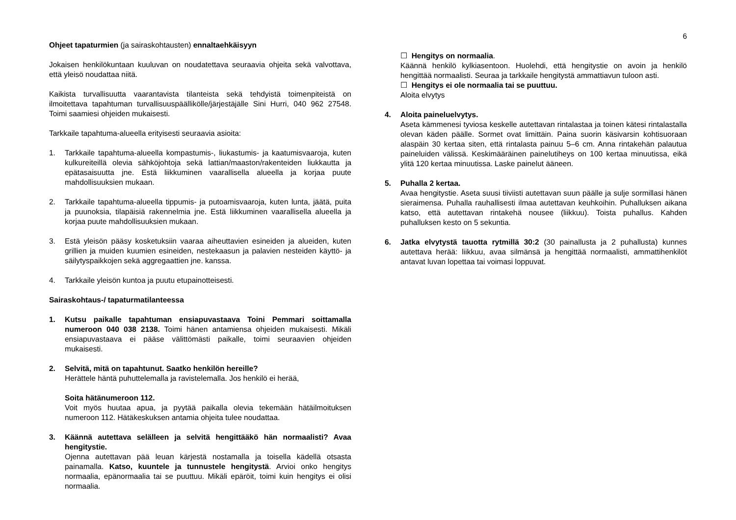6
Ohjeet tapaturmien (ja sairaskohtausten) ennaltaehkäisyyn
Jokaisen henkilökuntaan kuuluvan on noudatettava seuraavia ohjeita sekä valvottava, että yleisö noudattaa niitä.
Kaikista turvallisuutta vaarantavista tilanteista sekä tehdyistä toimenpiteistä on ilmoitettava tapahtuman turvallisuuspäällikölle/järjestäjälle Sini Hurri, 040 962 27548. Toimi saamiesi ohjeiden mukaisesti.
Tarkkaile tapahtuma-alueella erityisesti seuraavia asioita:
1. Tarkkaile tapahtuma-alueella kompastumis-, liukastumis- ja kaatumisvaaroja, kuten kulkureiteillä olevia sähköjohtoja sekä lattian/maaston/rakenteiden liukkautta ja epätasaisuutta jne. Estä liikkuminen vaarallisella alueella ja korjaa puute mahdollisuuksien mukaan.
2. Tarkkaile tapahtuma-alueella tippumis- ja putoamisvaaroja, kuten lunta, jäätä, puita ja puunoksia, tilapäisiä rakennelmia jne. Estä liikkuminen vaarallisella alueella ja korjaa puute mahdollisuuksien mukaan.
3. Estä yleisön pääsy kosketuksiin vaaraa aiheuttavien esineiden ja alueiden, kuten grillien ja muiden kuumien esineiden, nestekaasun ja palavien nesteiden käyttö- ja säilytyspaikkojen sekä aggregaattien jne. kanssa.
4. Tarkkaile yleisön kuntoa ja puutu etupainotteisesti.
Sairaskohtaus-/ tapaturmatilanteessa
1. Kutsu paikalle tapahtuman ensiapuvastaava Toini Pemmari soittamalla numeroon 040 038 2138. Toimi hänen antamiensa ohjeiden mukaisesti. Mikäli ensiapuvastaava ei pääse välittömästi paikalle, toimi seuraavien ohjeiden mukaisesti.
2. Selvitä, mitä on tapahtunut. Saatko henkilön hereille?
Herättele häntä puhuttelemalla ja ravistelemalla. Jos henkilö ei herää,
Soita hätänumeroon 112.
Voit myös huutaa apua, ja pyytää paikalla olevia tekemään hätäilmoituksen numeroon 112. Hätäkeskuksen antamia ohjeita tulee noudattaa.
3. Käännä autettava selälleen ja selvitä hengittääkö hän normaalisti? Avaa hengitystie.
Ojenna autettavan pää leuan kärjestä nostamalla ja toisella kädellä otsasta painamalla. Katso, kuuntele ja tunnustele hengitystä. Arvioi onko hengitys normaalia, epänormaalia tai se puuttuu. Mikäli epäröit, toimi kuin hengitys ei olisi normaalia.
☐ Hengitys on normaalia.
Käännä henkilö kylkiasentoon. Huolehdi, että hengitystie on avoin ja henkilö hengittää normaalisti. Seuraa ja tarkkaile hengitystä ammattiavun tuloon asti.
☐ Hengitys ei ole normaalia tai se puuttuu.
Aloita elvytys
4. Aloita paineluelvytys.
Aseta kämmenesi tyviosa keskelle autettavan rintalastaa ja toinen kätesi rintalastalla olevan käden päälle. Sormet ovat limittäin. Paina suorin käsivarsin kohtisuoraan alaspäin 30 kertaa siten, että rintalasta painuu 5–6 cm. Anna rintakehän palautua paineluiden välissä. Keskimääräinen painelutiheys on 100 kertaa minuutissa, eikä ylitä 120 kertaa minuutissa. Laske painelut ääneen.
5. Puhalla 2 kertaa.
Avaa hengitystie. Aseta suusi tiiviisti autettavan suun päälle ja sulje sormillasi hänen sieraimensa. Puhalla rauhallisesti ilmaa autettavan keuhkoihin. Puhalluksen aikana katso, että autettavan rintakehä nousee (liikkuu). Toista puhallus. Kahden puhalluksen kesto on 5 sekuntia.
6. Jatka elvytystä tauotta rytmillä 30:2 (30 painallusta ja 2 puhallusta) kunnes autettava herää: liikkuu, avaa silmänsä ja hengittää normaalisti, ammattihenkilöt antavat luvan lopettaa tai voimasi loppuvat.